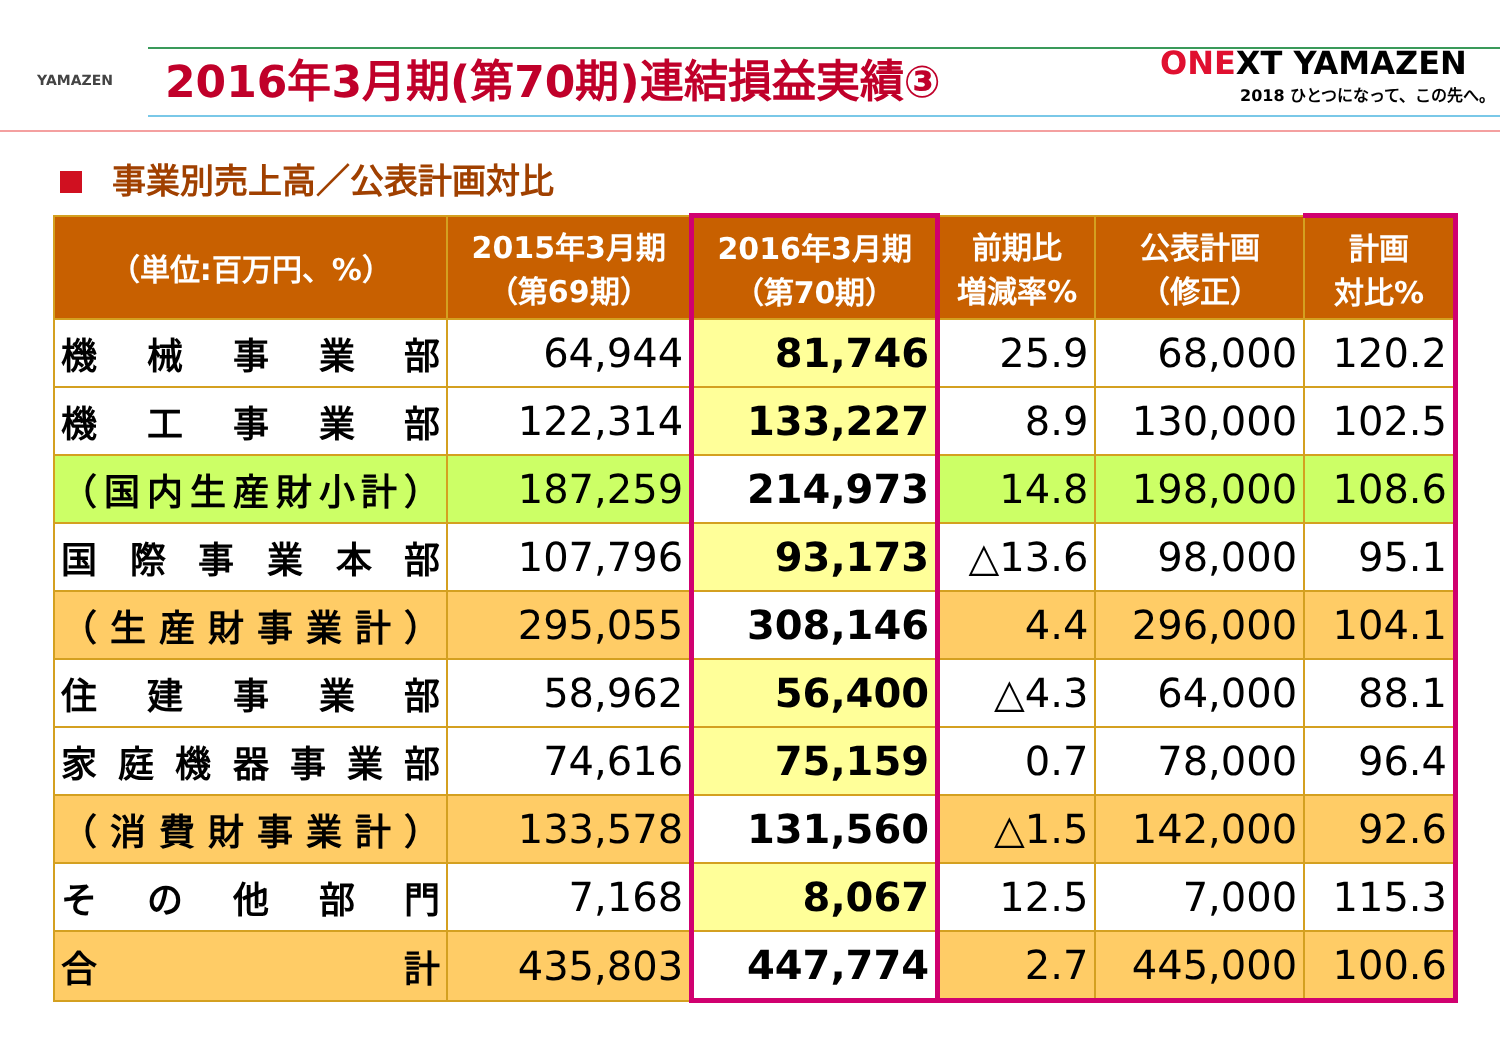YAMAZEN
2016年3月期(第70期)連結損益実績③
ONEXT YAMAZEN
2018 ひとつになって、この先へ。
事業別売上高／公表計画対比
| （単位:百万円、%） | 2015年3月期 （第69期） | 2016年3月期 （第70期） | 前期比 増減率% | 公表計画 （修正） | 計画 対比% |
| --- | --- | --- | --- | --- | --- |
| 機 械 事 業 部 | 64,944 | 81,746 | 25.9 | 68,000 | 120.2 |
| 機 工 事 業 部 | 122,314 | 133,227 | 8.9 | 130,000 | 102.5 |
| （国内生産財小計） | 187,259 | 214,973 | 14.8 | 198,000 | 108.6 |
| 国 際 事 業 本 部 | 107,796 | 93,173 | △13.6 | 98,000 | 95.1 |
| （生産財事業計） | 295,055 | 308,146 | 4.4 | 296,000 | 104.1 |
| 住 建 事 業 部 | 58,962 | 56,400 | △4.3 | 64,000 | 88.1 |
| 家庭機器事業部 | 74,616 | 75,159 | 0.7 | 78,000 | 96.4 |
| （消費財事業計） | 133,578 | 131,560 | △1.5 | 142,000 | 92.6 |
| そ の 他 部 門 | 7,168 | 8,067 | 12.5 | 7,000 | 115.3 |
| 合 計 | 435,803 | 447,774 | 2.7 | 445,000 | 100.6 |